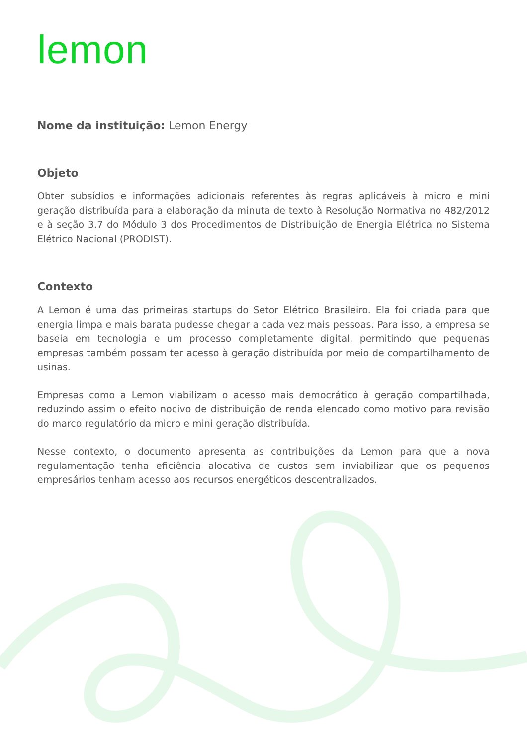lemon
Nome da instituição: Lemon Energy
Objeto
Obter subsídios e informações adicionais referentes às regras aplicáveis à micro e mini geração distribuída para a elaboração da minuta de texto à Resolução Normativa no 482/2012 e à seção 3.7 do Módulo 3 dos Procedimentos de Distribuição de Energia Elétrica no Sistema Elétrico Nacional (PRODIST).
Contexto
A Lemon é uma das primeiras startups do Setor Elétrico Brasileiro. Ela foi criada para que energia limpa e mais barata pudesse chegar a cada vez mais pessoas. Para isso, a empresa se baseia em tecnologia e um processo completamente digital, permitindo que pequenas empresas também possam ter acesso à geração distribuída por meio de compartilhamento de usinas.
Empresas como a Lemon viabilizam o acesso mais democrático à geração compartilhada, reduzindo assim o efeito nocivo de distribuição de renda elencado como motivo para revisão do marco regulatório da micro e mini geração distribuída.
Nesse contexto, o documento apresenta as contribuições da Lemon para que a nova regulamentação tenha eficiência alocativa de custos sem inviabilizar que os pequenos empresários tenham acesso aos recursos energéticos descentralizados.